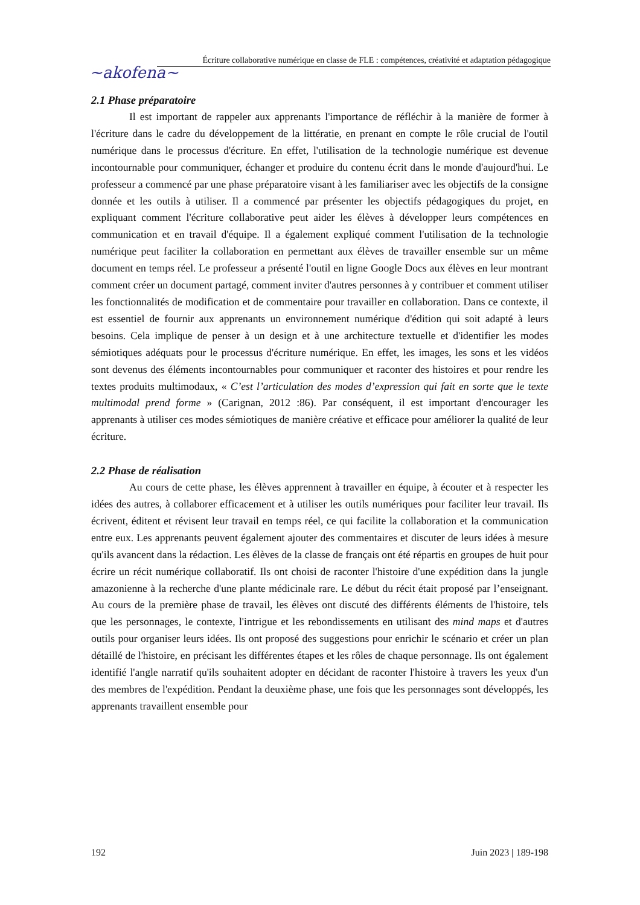~akofena~
Écriture collaborative numérique en classe de FLE : compétences, créativité et adaptation pédagogique
2.1 Phase préparatoire
Il est important de rappeler aux apprenants l'importance de réfléchir à la manière de former à l'écriture dans le cadre du développement de la littératie, en prenant en compte le rôle crucial de l'outil numérique dans le processus d'écriture. En effet, l'utilisation de la technologie numérique est devenue incontournable pour communiquer, échanger et produire du contenu écrit dans le monde d'aujourd'hui. Le professeur a commencé par une phase préparatoire visant à les familiariser avec les objectifs de la consigne donnée et les outils à utiliser. Il a commencé par présenter les objectifs pédagogiques du projet, en expliquant comment l'écriture collaborative peut aider les élèves à développer leurs compétences en communication et en travail d'équipe. Il a également expliqué comment l'utilisation de la technologie numérique peut faciliter la collaboration en permettant aux élèves de travailler ensemble sur un même document en temps réel. Le professeur a présenté l'outil en ligne Google Docs aux élèves en leur montrant comment créer un document partagé, comment inviter d'autres personnes à y contribuer et comment utiliser les fonctionnalités de modification et de commentaire pour travailler en collaboration. Dans ce contexte, il est essentiel de fournir aux apprenants un environnement numérique d'édition qui soit adapté à leurs besoins. Cela implique de penser à un design et à une architecture textuelle et d'identifier les modes sémiotiques adéquats pour le processus d'écriture numérique. En effet, les images, les sons et les vidéos sont devenus des éléments incontournables pour communiquer et raconter des histoires et pour rendre les textes produits multimodaux, « C’est l’articulation des modes d’expression qui fait en sorte que le texte multimodal prend forme » (Carignan, 2012 :86). Par conséquent, il est important d'encourager les apprenants à utiliser ces modes sémiotiques de manière créative et efficace pour améliorer la qualité de leur écriture.
2.2 Phase de réalisation
Au cours de cette phase, les élèves apprennent à travailler en équipe, à écouter et à respecter les idées des autres, à collaborer efficacement et à utiliser les outils numériques pour faciliter leur travail. Ils écrivent, éditent et révisent leur travail en temps réel, ce qui facilite la collaboration et la communication entre eux. Les apprenants peuvent également ajouter des commentaires et discuter de leurs idées à mesure qu'ils avancent dans la rédaction. Les élèves de la classe de français ont été répartis en groupes de huit pour écrire un récit numérique collaboratif. Ils ont choisi de raconter l'histoire d'une expédition dans la jungle amazonienne à la recherche d'une plante médicinale rare. Le début du récit était proposé par l’enseignant. Au cours de la première phase de travail, les élèves ont discuté des différents éléments de l'histoire, tels que les personnages, le contexte, l'intrigue et les rebondissements en utilisant des mind maps et d'autres outils pour organiser leurs idées. Ils ont proposé des suggestions pour enrichir le scénario et créer un plan détaillé de l'histoire, en précisant les différentes étapes et les rôles de chaque personnage. Ils ont également identifié l'angle narratif qu'ils souhaitent adopter en décidant de raconter l'histoire à travers les yeux d'un des membres de l'expédition. Pendant la deuxième phase, une fois que les personnages sont développés, les apprenants travaillent ensemble pour
192 Juin 2023 | 189-198